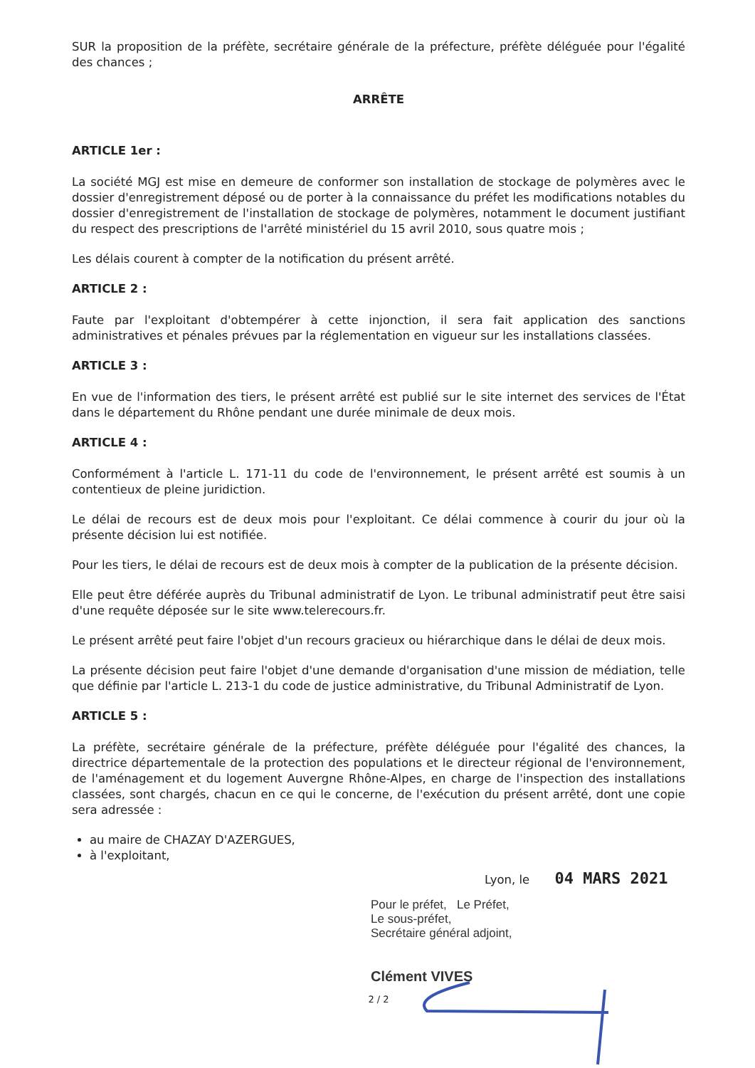SUR la proposition de la préfète, secrétaire générale de la préfecture, préfète déléguée pour l'égalité des chances ;
ARRÊTE
ARTICLE 1er :
La société MGJ est mise en demeure de conformer son installation de stockage de polymères avec le dossier d'enregistrement déposé ou de porter à la connaissance du préfet les modifications notables du dossier d'enregistrement de l'installation de stockage de polymères, notamment le document justifiant du respect des prescriptions de l'arrêté ministériel du 15 avril 2010, sous quatre mois ;
Les délais courent à compter de la notification du présent arrêté.
ARTICLE 2 :
Faute par l'exploitant d'obtempérer à cette injonction, il sera fait application des sanctions administratives et pénales prévues par la réglementation en vigueur sur les installations classées.
ARTICLE 3 :
En vue de l'information des tiers, le présent arrêté est publié sur le site internet des services de l'État dans le département du Rhône pendant une durée minimale de deux mois.
ARTICLE 4 :
Conformément à l'article L. 171-11 du code de l'environnement, le présent arrêté est soumis à un contentieux de pleine juridiction.
Le délai de recours est de deux mois pour l'exploitant. Ce délai commence à courir du jour où la présente décision lui est notifiée.
Pour les tiers, le délai de recours est de deux mois à compter de la publication de la présente décision.
Elle peut être déférée auprès du Tribunal administratif de Lyon. Le tribunal administratif peut être saisi d'une requête déposée sur le site www.telerecours.fr.
Le présent arrêté peut faire l'objet d'un recours gracieux ou hiérarchique dans le délai de deux mois.
La présente décision peut faire l'objet d'une demande d'organisation d'une mission de médiation, telle que définie par l'article L. 213-1 du code de justice administrative, du Tribunal Administratif de Lyon.
ARTICLE 5 :
La préfète, secrétaire générale de la préfecture, préfète déléguée pour l'égalité des chances, la directrice départementale de la protection des populations et le directeur régional de l'environnement, de l'aménagement et du logement Auvergne Rhône-Alpes, en charge de l'inspection des installations classées, sont chargés, chacun en ce qui le concerne, de l'exécution du présent arrêté, dont une copie sera adressée :
au maire de CHAZAY D'AZERGUES,
à l'exploitant,
Lyon, le 04 MARS 2021
Pour le préfet, Le Préfet,
Le sous-préfet,
Secrétaire général adjoint,
Clément VIVES
2 / 2